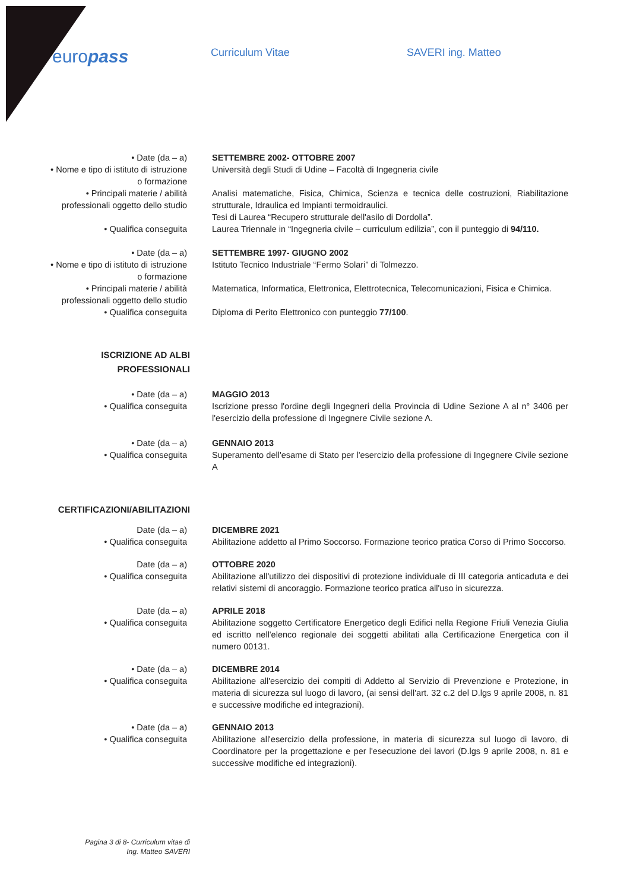europass
Curriculum Vitae SAVERI ing. Matteo
• Date (da – a)
• Nome e tipo di istituto di istruzione
o formazione
• Principali materie / abilità
professionali oggetto dello studio
• Qualifica conseguita
SETTEMBRE 2002- OTTOBRE 2007
Università degli Studi di Udine – Facoltà di Ingegneria civile
Analisi matematiche, Fisica, Chimica, Scienza e tecnica delle costruzioni, Riabilitazione strutturale, Idraulica ed Impianti termoidraulici.
Tesi di Laurea “Recupero strutturale dell'asilo di Dordolla”.
Laurea Triennale in “Ingegneria civile – curriculum edilizia”, con il punteggio di 94/110.
• Date (da – a)
• Nome e tipo di istituto di istruzione
o formazione
• Principali materie / abilità
professionali oggetto dello studio
• Qualifica conseguita
SETTEMBRE 1997- GIUGNO 2002
Istituto Tecnico Industriale “Fermo Solari” di Tolmezzo.
Matematica, Informatica, Elettronica, Elettrotecnica, Telecomunicazioni, Fisica e Chimica.
Diploma di Perito Elettronico con punteggio 77/100.
ISCRIZIONE AD ALBI
PROFESSIONALI
• Date (da – a)
• Qualifica conseguita
MAGGIO 2013
Iscrizione presso l'ordine degli Ingegneri della Provincia di Udine Sezione A al n° 3406 per l'esercizio della professione di Ingegnere Civile sezione A.
• Date (da – a)
• Qualifica conseguita
GENNAIO 2013
Superamento dell'esame di Stato per l'esercizio della professione di Ingegnere Civile sezione A
CERTIFICAZIONI/ABILITAZIONI
Date (da – a)
• Qualifica conseguita
DICEMBRE 2021
Abilitazione addetto al Primo Soccorso. Formazione teorico pratica Corso di Primo Soccorso.
Date (da – a)
• Qualifica conseguita
OTTOBRE 2020
Abilitazione all'utilizzo dei dispositivi di protezione individuale di III categoria anticaduta e dei relativi sistemi di ancoraggio. Formazione teorico pratica all'uso in sicurezza.
Date (da – a)
• Qualifica conseguita
APRILE 2018
Abilitazione soggetto Certificatore Energetico degli Edifici nella Regione Friuli Venezia Giulia ed iscritto nell'elenco regionale dei soggetti abilitati alla Certificazione Energetica con il numero 00131.
• Date (da – a)
• Qualifica conseguita
DICEMBRE 2014
Abilitazione all'esercizio dei compiti di Addetto al Servizio di Prevenzione e Protezione, in materia di sicurezza sul luogo di lavoro, (ai sensi dell'art. 32 c.2 del D.lgs 9 aprile 2008, n. 81 e successive modifiche ed integrazioni).
• Date (da – a)
• Qualifica conseguita
GENNAIO 2013
Abilitazione all'esercizio della professione, in materia di sicurezza sul luogo di lavoro, di Coordinatore per la progettazione e per l'esecuzione dei lavori (D.lgs 9 aprile 2008, n. 81 e successive modifiche ed integrazioni).
Pagina 3 di 8- Curriculum vitae di
Ing. Matteo SAVERI